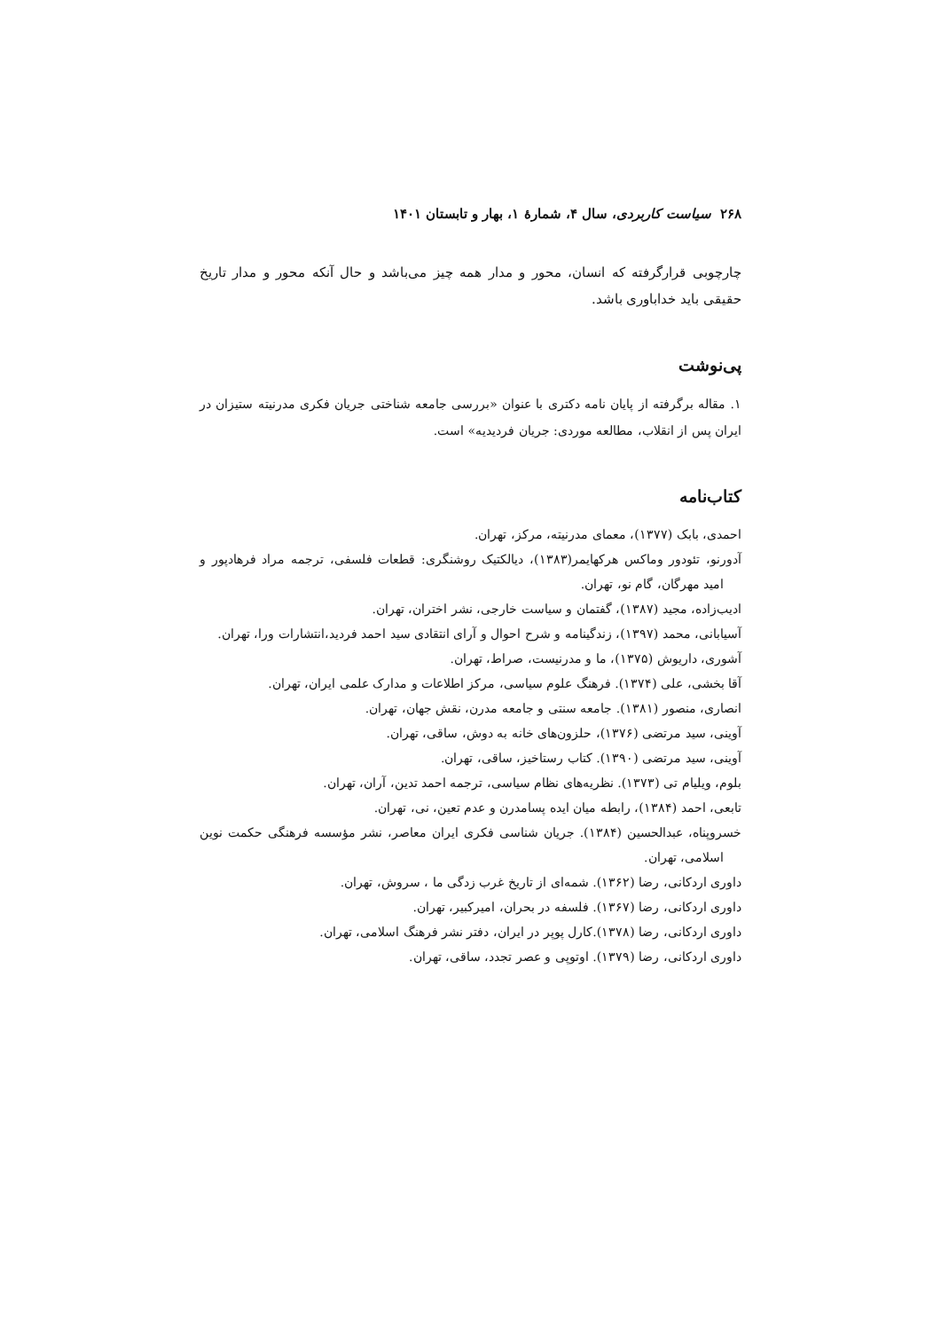۲۶۸ سیاست کاربردی، سال ۴، شمارهٔ ۱، بهار و تابستان ۱۴۰۱
چارچوبی قرارگرفته که انسان، محور و مدار همه چیز می‌باشد و حال آنکه محور و مدار تاریخ حقیقی باید خداباوری باشد.
پی‌نوشت
۱. مقاله برگرفته از پایان نامه دکتری با عنوان «بررسی جامعه شناختی جریان فکری مدرنیته ستیزان در ایران پس از انقلاب، مطالعه موردی: جریان فردیدیه» است.
کتاب‌نامه
احمدی، بابک (۱۳۷۷)، معمای مدرنیته، مرکز، تهران.
آدورنو، تئودور وماکس هرکهایمر(۱۳۸۳)، دیالکتیک روشنگری: قطعات فلسفی، ترجمه مراد فرهادپور و امید مهرگان، گام نو، تهران.
ادیب‌زاده، مجید (۱۳۸۷)، گفتمان و سیاست خارجی، نشر اختران، تهران.
آسیابانی، محمد (۱۳۹۷)، زندگینامه و شرح احوال و آرای انتقادی سید احمد فردید،انتشارات ورا، تهران.
آشوری، داریوش (۱۳۷۵)، ما و مدرنیست، صراط، تهران.
آقا بخشی، علی (۱۳۷۴). فرهنگ علوم سیاسی، مرکز اطلاعات و مدارک علمی ایران، تهران.
انصاری، منصور (۱۳۸۱). جامعه سنتی و جامعه مدرن، نقش جهان، تهران.
آوینی، سید مرتضی (۱۳۷۶)، حلزون‌های خانه به دوش، ساقی، تهران.
آوینی، سید مرتضی (۱۳۹۰). کتاب رستاخیز، ساقی، تهران.
بلوم، ویلیام تی (۱۳۷۳). نظریه‌های نظام سیاسی، ترجمه احمد تدین، آران، تهران.
تابعی، احمد (۱۳۸۴)، رابطه میان ایده پسامدرن و عدم تعین، نی، تهران.
خسروپناه، عبدالحسین (۱۳۸۴). جریان شناسی فکری ایران معاصر، نشر مؤسسه فرهنگی حکمت نوین اسلامی، تهران.
داوری اردکانی، رضا (۱۳۶۲). شمه‌ای از تاریخ غرب زدگی ما ، سروش، تهران.
داوری اردکانی، رضا (۱۳۶۷). فلسفه در بحران، امیرکبیر، تهران.
داوری اردکانی، رضا (۱۳۷۸).کارل پوپر در ایران، دفتر نشر فرهنگ اسلامی، تهران.
داوری اردکانی، رضا (۱۳۷۹). اوتوپی و عصر تجدد، ساقی، تهران.